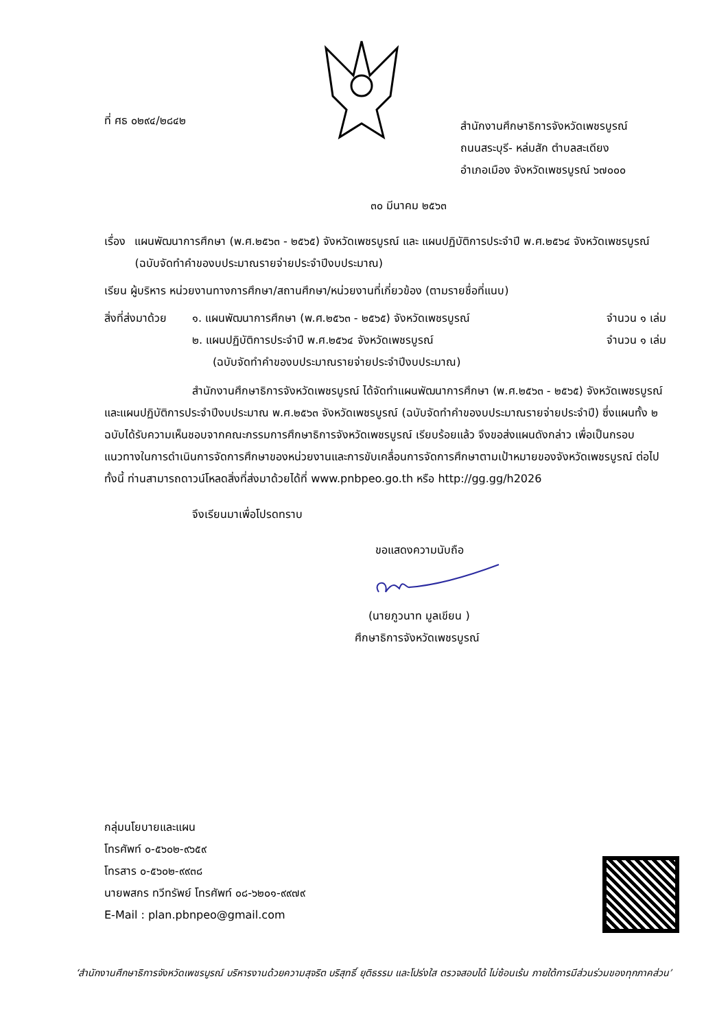ที่ ศธ ๐๒๙๔/๒๘๔๒
สำนักงานศึกษาธิการจังหวัดเพชรบูรณ์
ถนนสระบุรี- หล่มสัก ตำบลสะเดียง
อำเภอเมือง จังหวัดเพชรบูรณ์ ๖๗๐๐๐
๓๐ มีนาคม ๒๕๖๓
เรื่อง แผนพัฒนาการศึกษา (พ.ศ.๒๕๖๓ - ๒๕๖๕) จังหวัดเพชรบูรณ์ และ แผนปฏิบัติการประจำปี พ.ศ.๒๕๖๔ จังหวัดเพชรบูรณ์ (ฉบับจัดทำคำของบประมาณรายจ่ายประจำปีงบประมาณ)
เรียน ผู้บริหาร หน่วยงานทางการศึกษา/สถานศึกษา/หน่วยงานที่เกี่ยวข้อง (ตามรายชื่อที่แนบ)
สิ่งที่ส่งมาด้วย
๑. แผนพัฒนาการศึกษา (พ.ศ.๒๕๖๓ - ๒๕๖๕) จังหวัดเพชรบูรณ์ จำนวน ๑ เล่ม
๒. แผนปฏิบัติการประจำปี พ.ศ.๒๕๖๔ จังหวัดเพชรบูรณ์ จำนวน ๑ เล่ม
(ฉบับจัดทำคำของบประมาณรายจ่ายประจำปีงบประมาณ)
สำนักงานศึกษาธิการจังหวัดเพชรบูรณ์ ได้จัดทำแผนพัฒนาการศึกษา (พ.ศ.๒๕๖๓ - ๒๕๖๕) จังหวัดเพชรบูรณ์ และแผนปฏิบัติการประจำปีงบประมาณ พ.ศ.๒๕๖๓ จังหวัดเพชรบูรณ์ (ฉบับจัดทำคำของบประมาณรายจ่ายประจำปี) ซึ่งแผนทั้ง ๒ ฉบับได้รับความเห็นชอบจากคณะกรรมการศึกษาธิการจังหวัดเพชรบูรณ์ เรียบร้อยแล้ว จึงขอส่งแผนดังกล่าว เพื่อเป็นกรอบแนวทางในการดำเนินการจัดการศึกษาของหน่วยงานและการขับเคลื่อนการจัดการศึกษาตามเป้าหมายของจังหวัดเพชรบูรณ์ ต่อไป ทั้งนี้ ท่านสามารถดาวน์โหลดสิ่งที่ส่งมาด้วยได้ที่ www.pnbpeo.go.th หรือ http://gg.gg/h2026
จึงเรียนมาเพื่อโปรดทราบ
ขอแสดงความนับถือ
(นายภูวนาท มูลเขียน )
ศึกษาธิการจังหวัดเพชรบูรณ์
กลุ่มนโยบายและแผน
โทรศัพท์ ๐-๕๖๐๒-๙๖๕๙
โทรสาร ๐-๕๖๐๒-๙๙๓๘
นายพสกร ทวีทรัพย์ โทรศัพท์ ๐๘-๖๒๐๑-๙๙๗๙
E-Mail : plan.pbnpeo@gmail.com
‘สำนักงานศึกษาธิการจังหวัดเพชรบูรณ์ บริหารงานด้วยความสุจริต บริสุทธิ์ ยุติธรรม และโปร่งใส ตรวจสอบได้ ไม่ซ้อนเร้น ภายใต้การมีส่วนร่วมของทุกภาคส่วน’